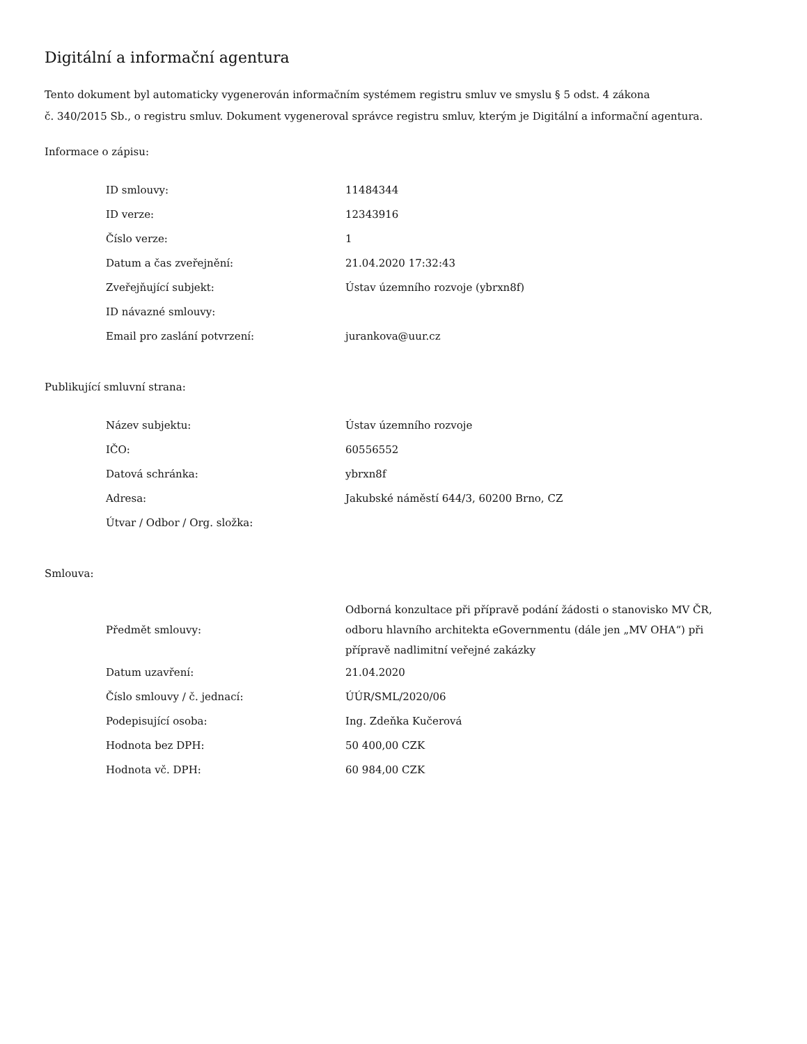Digitální a informační agentura
Tento dokument byl automaticky vygenerován informačním systémem registru smluv ve smyslu § 5 odst. 4 zákona
č. 340/2015 Sb., o registru smluv. Dokument vygeneroval správce registru smluv, kterým je Digitální a informační agentura.
Informace o zápisu:
| ID smlouvy: | 11484344 |
| ID verze: | 12343916 |
| Číslo verze: | 1 |
| Datum a čas zveřejnění: | 21.04.2020 17:32:43 |
| Zveřejňující subjekt: | Ústav územního rozvoje (ybrxn8f) |
| ID návazné smlouvy: | |
| Email pro zaslání potvrzení: | jurankova@uur.cz |
Publikující smluvní strana:
| Název subjektu: | Ústav územního rozvoje |
| IČO: | 60556552 |
| Datová schránka: | ybrxn8f |
| Adresa: | Jakubské náměstí 644/3, 60200 Brno, CZ |
| Útvar / Odbor / Org. složka: | |
Smlouva:
| Předmět smlouvy: | Odborná konzultace při přípravě podání žádosti o stanovisko MV ČR, odboru hlavního architekta eGovernmentu (dále jen „MV OHA“) při přípravě nadlimitní veřejné zakázky |
| Datum uzavření: | 21.04.2020 |
| Číslo smlouvy / č. jednací: | ÚÚR/SML/2020/06 |
| Podepisující osoba: | Ing. Zdeňka Kučerová |
| Hodnota bez DPH: | 50 400,00 CZK |
| Hodnota vč. DPH: | 60 984,00 CZK |